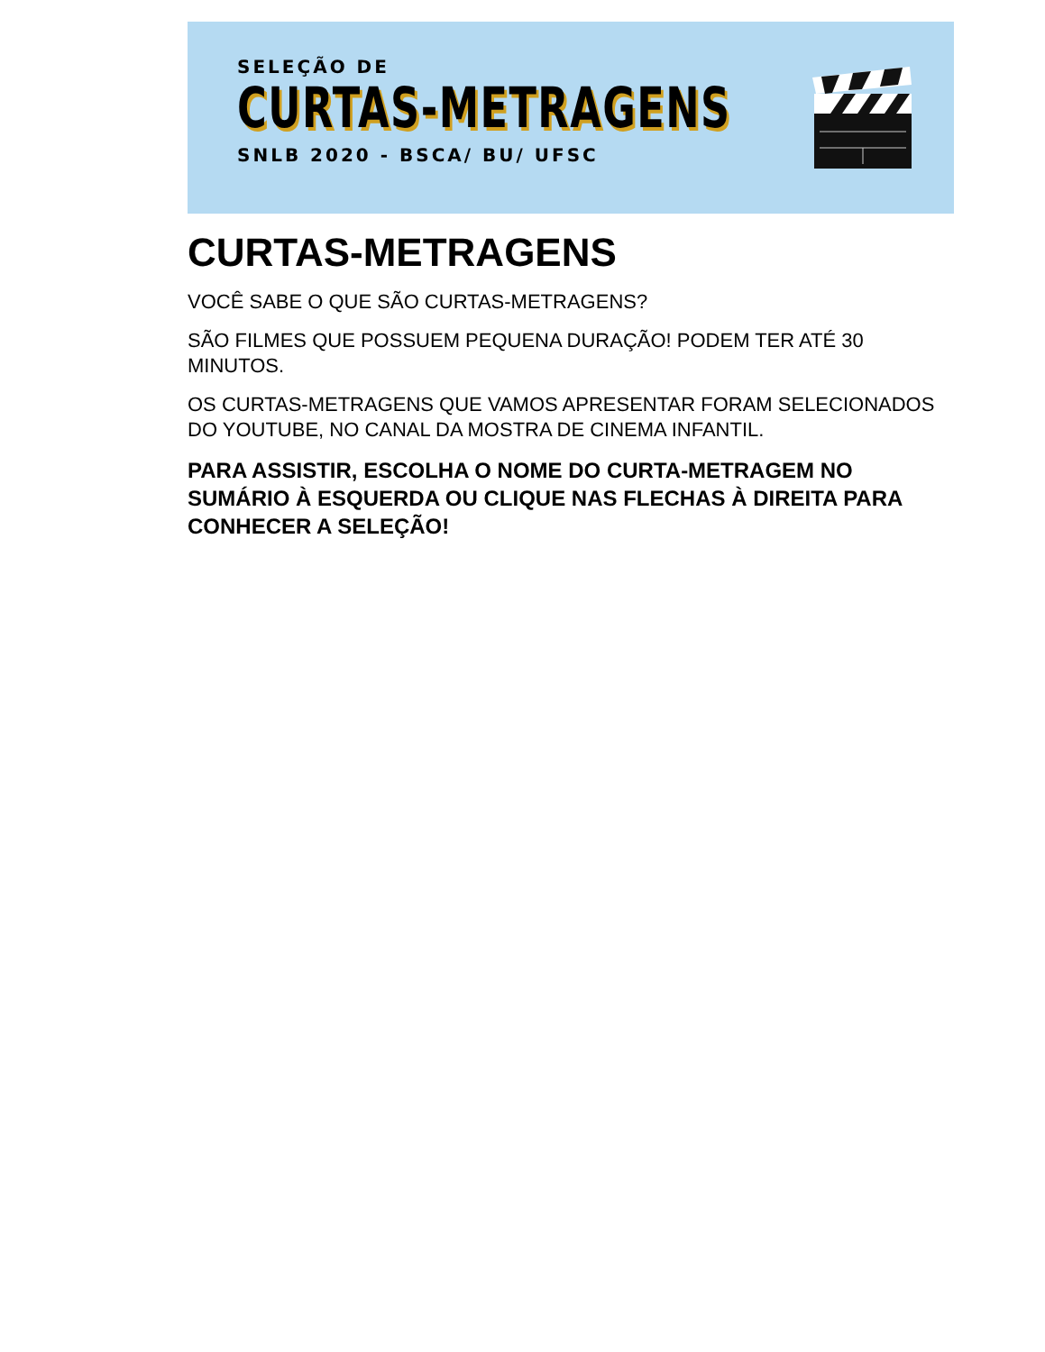SELEÇÃO DE
CURTAS-METRAGENS
SNLB 2020 - BSCA/ BU/ UFSC
CURTAS-METRAGENS
VOCÊ SABE O QUE SÃO CURTAS-METRAGENS?
SÃO FILMES QUE POSSUEM PEQUENA DURAÇÃO! PODEM TER ATÉ 30 MINUTOS.
OS CURTAS-METRAGENS QUE VAMOS APRESENTAR FORAM SELECIONADOS DO YOUTUBE, NO CANAL DA MOSTRA DE CINEMA INFANTIL.
PARA ASSISTIR, ESCOLHA O NOME DO CURTA-METRAGEM NO SUMÁRIO À ESQUERDA OU CLIQUE NAS FLECHAS À DIREITA PARA CONHECER A SELEÇÃO!